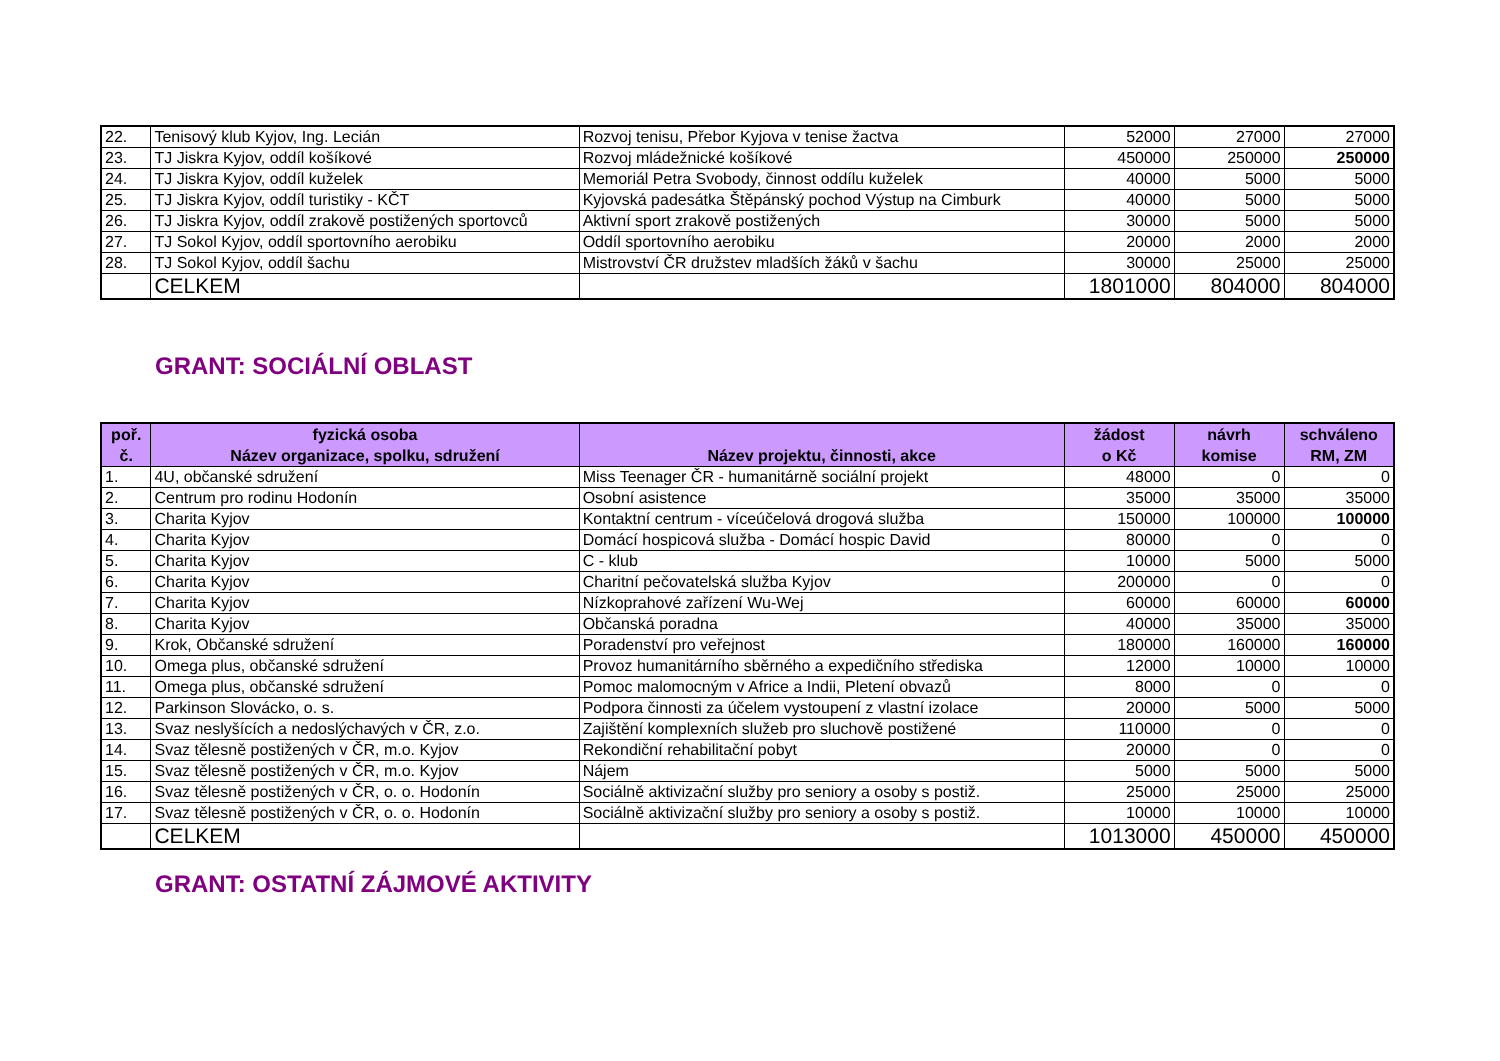| 22. | Tenisový klub Kyjov, Ing. Lecián | Rozvoj tenisu, Přebor Kyjova v tenise žactva | 52000 | 27000 | 27000 |
| 23. | TJ Jiskra Kyjov, oddíl košíkové | Rozvoj mládežnické košíkové | 450000 | 250000 | 250000 |
| 24. | TJ Jiskra Kyjov, oddíl kuželek | Memoriál Petra Svobody, činnost oddílu kuželek | 40000 | 5000 | 5000 |
| 25. | TJ Jiskra Kyjov, oddíl turistiky - KČT | Kyjovská padesátka Štěpánský pochod Výstup na Cimburk | 40000 | 5000 | 5000 |
| 26. | TJ Jiskra Kyjov, oddíl zrakově postižených sportovců | Aktivní sport zrakově postižených | 30000 | 5000 | 5000 |
| 27. | TJ Sokol Kyjov, oddíl sportovního aerobiku | Oddíl sportovního aerobiku | 20000 | 2000 | 2000 |
| 28. | TJ Sokol Kyjov, oddíl šachu | Mistrovství ČR družstev mladších žáků v šachu | 30000 | 25000 | 25000 |
| | CELKEM | | 1801000 | 804000 | 804000 |
GRANT: SOCIÁLNÍ OBLAST
| poř. č. | fyzická osoba Název organizace, spolku, sdružení | Název projektu, činnosti, akce | žádost o Kč | návrh komise | schváleno RM, ZM |
| --- | --- | --- | --- | --- | --- |
| 1. | 4U, občanské sdružení | Miss Teenager ČR - humanitárně sociální projekt | 48000 | 0 | 0 |
| 2. | Centrum pro rodinu Hodonín | Osobní asistence | 35000 | 35000 | 35000 |
| 3. | Charita Kyjov | Kontaktní centrum - víceúčelová drogová služba | 150000 | 100000 | 100000 |
| 4. | Charita Kyjov | Domácí hospicová služba - Domácí hospic David | 80000 | 0 | 0 |
| 5. | Charita Kyjov | C - klub | 10000 | 5000 | 5000 |
| 6. | Charita Kyjov | Charitní pečovatelská služba Kyjov | 200000 | 0 | 0 |
| 7. | Charita Kyjov | Nízkoprahové zařízení Wu-Wej | 60000 | 60000 | 60000 |
| 8. | Charita Kyjov | Občanská poradna | 40000 | 35000 | 35000 |
| 9. | Krok, Občanské sdružení | Poradenství pro veřejnost | 180000 | 160000 | 160000 |
| 10. | Omega plus, občanské sdružení | Provoz humanitárního sběrného a expedičního střediska | 12000 | 10000 | 10000 |
| 11. | Omega plus, občanské sdružení | Pomoc malomocným v Africe a Indii, Pletení obvazů | 8000 | 0 | 0 |
| 12. | Parkinson Slovácko, o. s. | Podpora činnosti za účelem vystoupení z vlastní izolace | 20000 | 5000 | 5000 |
| 13. | Svaz neslyšících a nedoslýchavých v ČR, z.o. | Zajištění komplexních služeb pro sluchově postižené | 110000 | 0 | 0 |
| 14. | Svaz tělesně postižených v ČR, m.o. Kyjov | Rekondiční rehabilitační pobyt | 20000 | 0 | 0 |
| 15. | Svaz tělesně postižených v ČR, m.o. Kyjov | Nájem | 5000 | 5000 | 5000 |
| 16. | Svaz tělesně postižených v ČR, o. o. Hodonín | Sociálně aktivizační služby pro seniory a osoby s postiž. | 25000 | 25000 | 25000 |
| 17. | Svaz tělesně postižených v ČR, o. o. Hodonín | Sociálně aktivizační služby pro seniory a osoby s postiž. | 10000 | 10000 | 10000 |
| | CELKEM | | 1013000 | 450000 | 450000 |
GRANT: OSTATNÍ ZÁJMOVÉ AKTIVITY